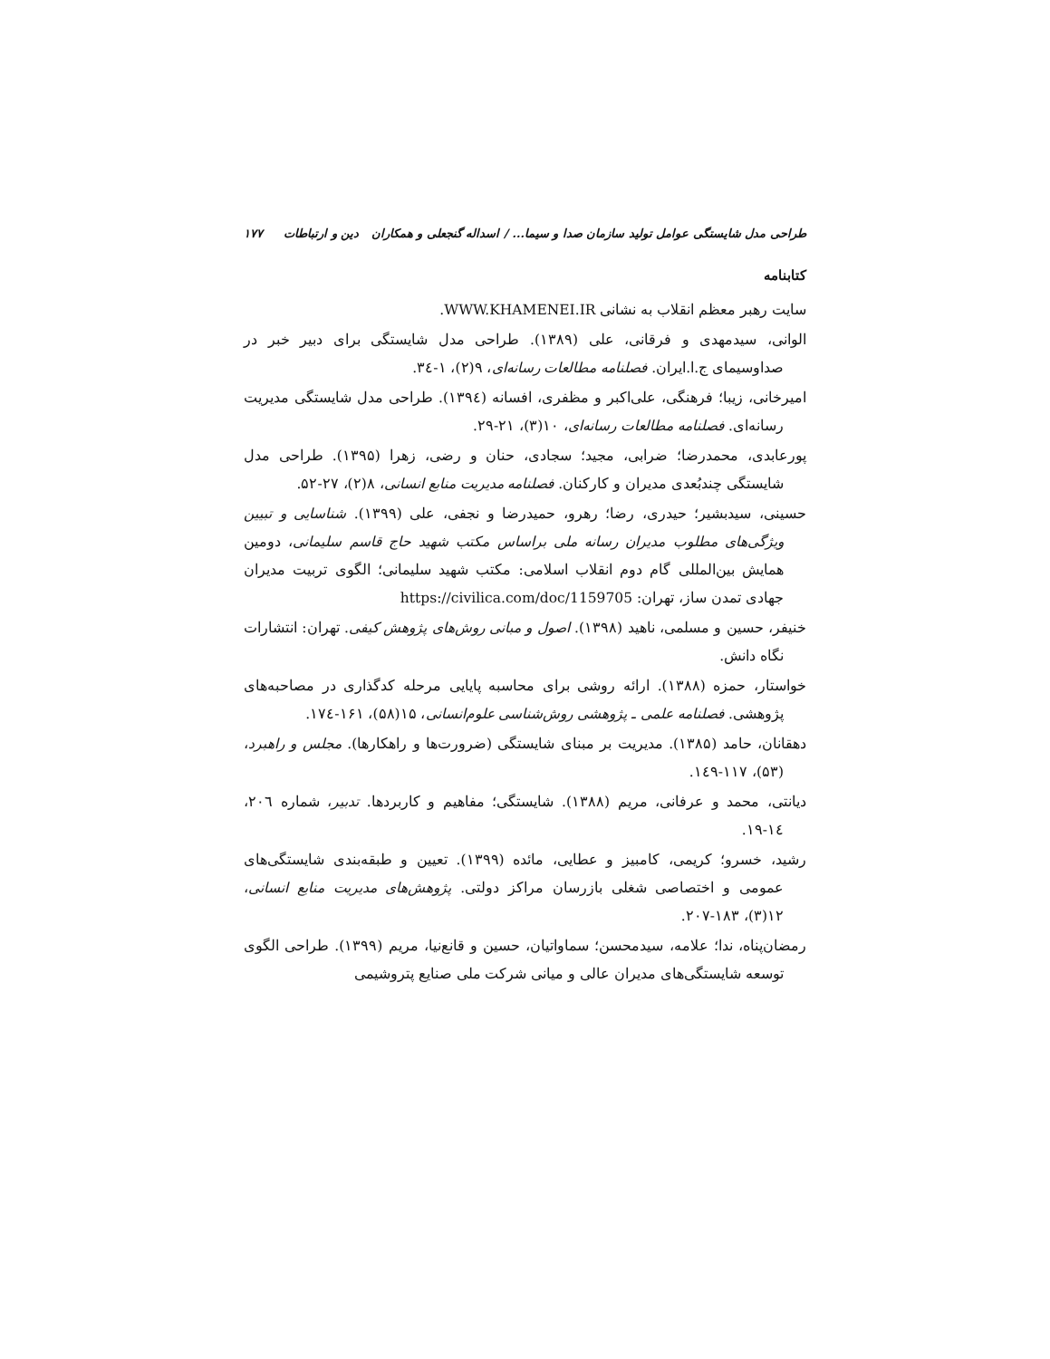طراحی مدل شایستگی عوامل تولید سازمان صدا و سیما... / اسداله گنجعلی و همکاران دین و ارتباطات ۱۷۷
کتابنامه
سایت رهبر معظم انقلاب به نشانی WWW.KHAMENEI.IR.
الوانی، سیدمهدی و فرقانی، علی (۱۳۸۹). طراحی مدل شایستگی برای دبیر خبر در صداوسیمای ج.ا.ایران. فصلنامه مطالعات رسانه‌ای، ۹(۲)، ۱-۳٤.
امیرخانی، زیبا؛ فرهنگی، علی‌اکبر و مظفری، افسانه (۱۳۹٤). طراحی مدل شایستگی مدیریت رسانه‌ای. فصلنامه مطالعات رسانه‌ای، ۱۰(۳)، ۲۱-۲۹.
پورعابدی، محمدرضا؛ ضرابی، مجید؛ سجادی، حنان و رضی، زهرا (۱۳۹۵). طراحی مدل شایستگی چندبُعدی مدیران و کارکنان. فصلنامه مدیریت منابع انسانی، ۸(۲)، ۲۷-۵۲.
حسینی، سیدبشیر؛ حیدری، رضا؛ رهرو، حمیدرضا و نجفی، علی (۱۳۹۹). شناسایی و تبیین ویژگی‌های مطلوب مدیران رسانه ملی براساس مکتب شهید حاج قاسم سلیمانی، دومین همایش بین‌المللی گام دوم انقلاب اسلامی: مکتب شهید سلیمانی؛ الگوی تربیت مدیران جهادی تمدن ساز، تهران: https://civilica.com/doc/1159705
خنیفر، حسین و مسلمی، ناهید (۱۳۹۸). اصول و مبانی روش‌های پژوهش کیفی. تهران: انتشارات نگاه دانش.
خواستار، حمزه (۱۳۸۸). ارائه روشی برای محاسبه پایایی مرحله کدگذاری در مصاحبه‌های پژوهشی. فصلنامه علمی ـ پژوهشی روش‌شناسی علوم‌انسانی، ۱۵(۵۸)، ۱۶۱-۱۷٤.
دهقانان، حامد (۱۳۸۵). مدیریت بر مبنای شایستگی (ضرورت‌ها و راهکارها). مجلس و راهبرد، (۵۳)، ۱۱۷-۱٤۹.
دیانتی، محمد و عرفانی، مریم (۱۳۸۸). شایستگی؛ مفاهیم و کاربردها. تدبیر، شماره ۲۰٦، ۱٤-۱۹.
رشید، خسرو؛ کریمی، کامبیز و عطایی، مائده (۱۳۹۹). تعیین و طبقه‌بندی شایستگی‌های عمومی و اختصاصی شغلی بازرسان مراکز دولتی. پژوهش‌های مدیریت منابع انسانی، ۱۲(۳)، ۱۸۳-۲۰۷.
رمضان‌پناه، ندا؛ علامه، سیدمحسن؛ سماواتیان، حسین و قانع‌نیا، مریم (۱۳۹۹). طراحی الگوی توسعه شایستگی‌های مدیران عالی و میانی شرکت ملی صنایع پتروشیمی